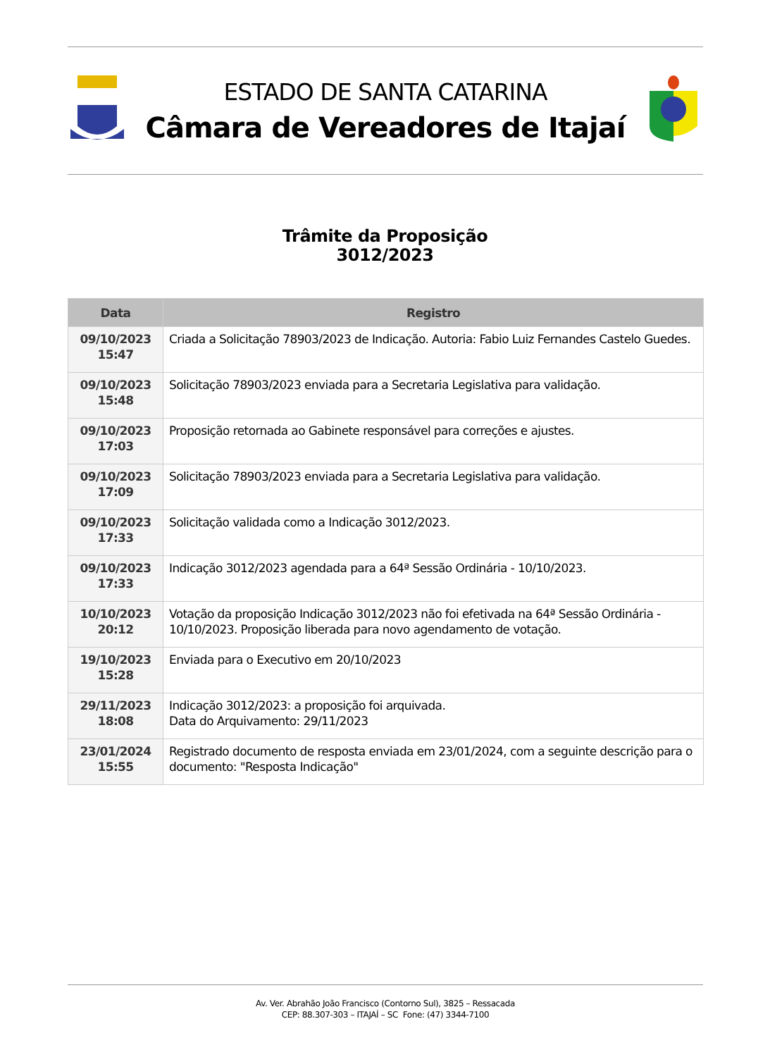ESTADO DE SANTA CATARINA
Câmara de Vereadores de Itajaí
Trâmite da Proposição
3012/2023
| Data | Registro |
| --- | --- |
| 09/10/2023 15:47 | Criada a Solicitação 78903/2023 de Indicação. Autoria: Fabio Luiz Fernandes Castelo Guedes. |
| 09/10/2023 15:48 | Solicitação 78903/2023 enviada para a Secretaria Legislativa para validação. |
| 09/10/2023 17:03 | Proposição retornada ao Gabinete responsável para correções e ajustes. |
| 09/10/2023 17:09 | Solicitação 78903/2023 enviada para a Secretaria Legislativa para validação. |
| 09/10/2023 17:33 | Solicitação validada como a Indicação 3012/2023. |
| 09/10/2023 17:33 | Indicação 3012/2023 agendada para a 64ª Sessão Ordinária - 10/10/2023. |
| 10/10/2023 20:12 | Votação da proposição Indicação 3012/2023 não foi efetivada na 64ª Sessão Ordinária - 10/10/2023. Proposição liberada para novo agendamento de votação. |
| 19/10/2023 15:28 | Enviada para o Executivo em 20/10/2023 |
| 29/11/2023 18:08 | Indicação 3012/2023: a proposição foi arquivada. Data do Arquivamento: 29/11/2023 |
| 23/01/2024 15:55 | Registrado documento de resposta enviada em 23/01/2024, com a seguinte descrição para o documento: "Resposta Indicação" |
Av. Ver. Abrahão João Francisco (Contorno Sul), 3825 – Ressacada
CEP: 88.307-303 – ITAJAÍ – SC Fone: (47) 3344-7100